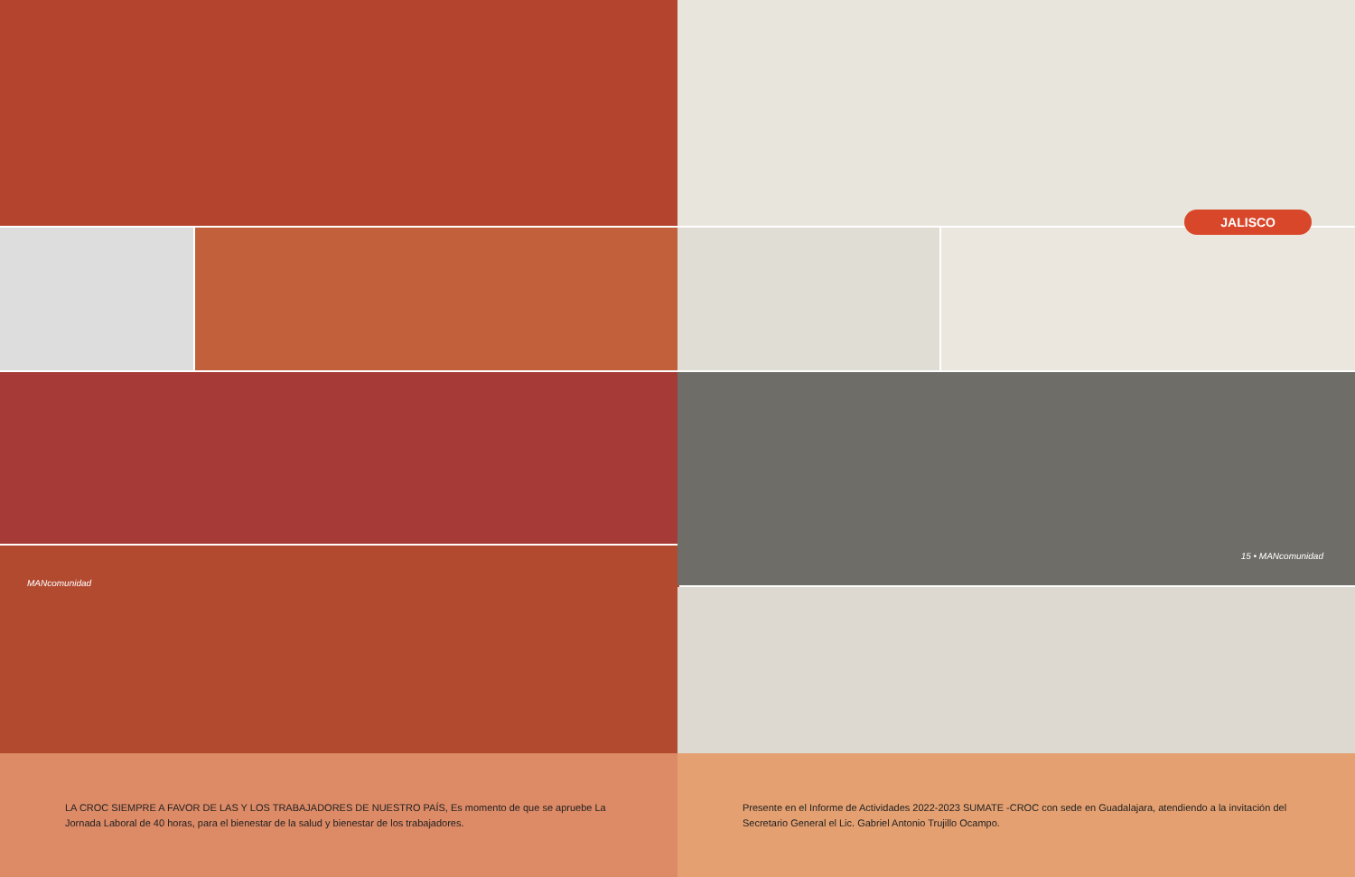MANcomunidad
LA CROC SIEMPRE A FAVOR DE LAS Y LOS TRABAJADORES DE NUESTRO PAÍS, Es momento de que se apruebe La Jornada Laboral de 40 horas, para el bienestar de la salud y bienestar de los trabajadores.
JALISCO
15 • MANcomunidad
Presente en el Informe de Actividades 2022-2023 SUMATE -CROC con sede en Guadalajara, atendiendo a la invitación del Secretario General el Lic. Gabriel Antonio Trujillo Ocampo.